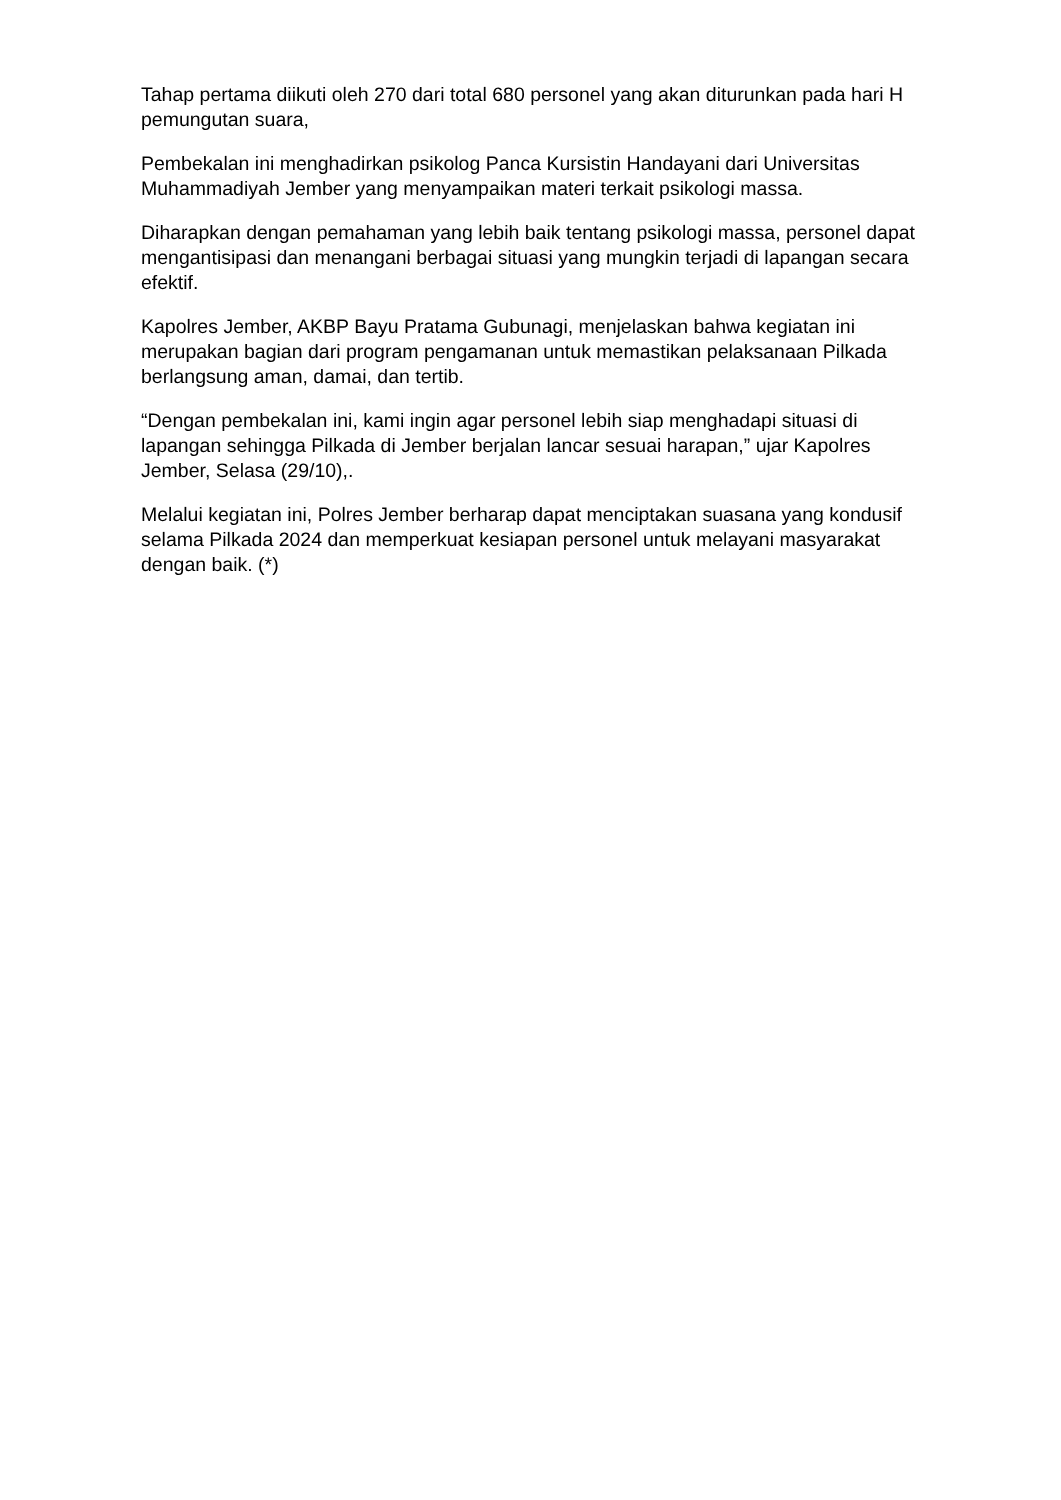Tahap pertama diikuti oleh 270 dari total 680 personel yang akan diturunkan pada hari H pemungutan suara,
Pembekalan ini menghadirkan psikolog Panca Kursistin Handayani dari Universitas Muhammadiyah Jember yang menyampaikan materi terkait psikologi massa.
Diharapkan dengan pemahaman yang lebih baik tentang psikologi massa, personel dapat mengantisipasi dan menangani berbagai situasi yang mungkin terjadi di lapangan secara efektif.
Kapolres Jember, AKBP Bayu Pratama Gubunagi, menjelaskan bahwa kegiatan ini merupakan bagian dari program pengamanan untuk memastikan pelaksanaan Pilkada berlangsung aman, damai, dan tertib.
“Dengan pembekalan ini, kami ingin agar personel lebih siap menghadapi situasi di lapangan sehingga Pilkada di Jember berjalan lancar sesuai harapan,” ujar Kapolres Jember, Selasa (29/10),.
Melalui kegiatan ini, Polres Jember berharap dapat menciptakan suasana yang kondusif selama Pilkada 2024 dan memperkuat kesiapan personel untuk melayani masyarakat dengan baik. (*)